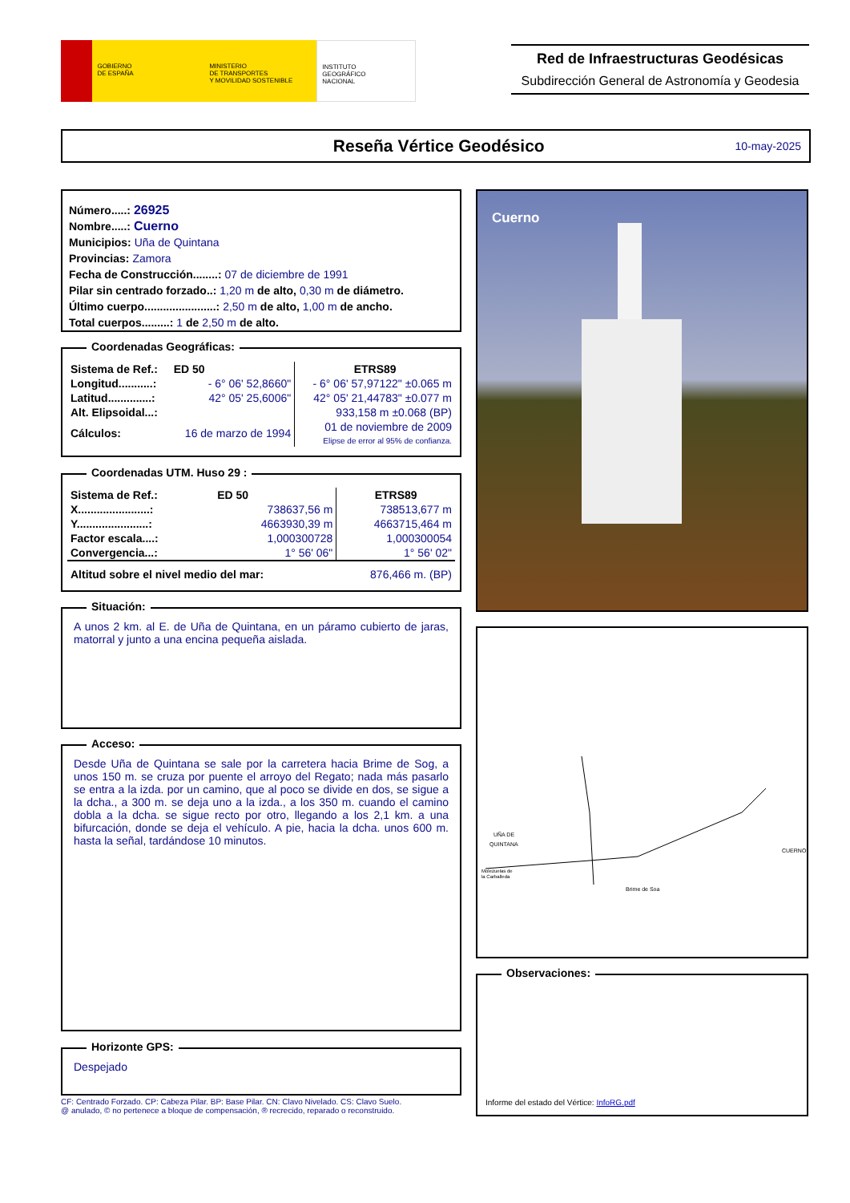GOBIERNO
DE ESPAÑA
MINISTERIO
DE TRANSPORTES
Y MOVILIDAD SOSTENIBLE
INSTITUTO
GEOGRÁFICO
NACIONAL
Red de Infraestructuras Geodésicas
Subdirección General de Astronomía y Geodesia
Reseña Vértice Geodésico
10-may-2025
Número.....: 26925
Nombre.....: Cuerno
Municipios: Uña de Quintana
Provincias: Zamora
Fecha de Construcción........: 07 de diciembre de 1991
Pilar sin centrado forzado..: 1,20 m de alto, 0,30 m de diámetro.
Último cuerpo.......................: 2,50 m de alto, 1,00 m de ancho.
Total cuerpos.........: 1 de 2,50 m de alto.
Coordenadas Geográficas:
| Sistema de Ref.: | ED 50 | ETRS89 |
| Longitud...........: | - 6° 06' 52,8660" | - 6° 06' 57,97122" ±0.065 m |
| Latitud..............: | 42° 05' 25,6006" | 42° 05' 21,44783" ±0.077 m |
| Alt. Elipsoidal...: | | 933,158 m ±0.068 (BP) |
| Cálculos: | 16 de marzo de 1994 | 01 de noviembre de 2009 Elipse de error al 95% de confianza. |
Coordenadas UTM. Huso 29 :
| Sistema de Ref.: | ED 50 | ETRS89 |
| X.......................: | 738637,56 m | 738513,677 m |
| Y.......................: | 4663930,39 m | 4663715,464 m |
| Factor escala....: | 1,000300728 | 1,000300054 |
| Convergencia...: | 1° 56' 06" | 1° 56' 02" |
| Altitud sobre el nivel medio del mar: | | 876,466 m. (BP) |
Situación:
A unos 2 km. al E. de Uña de Quintana, en un páramo cubierto de jaras, matorral y junto a una encina pequeña aislada.
Acceso:
Desde Uña de Quintana se sale por la carretera hacia Brime de Sog, a unos 150 m. se cruza por puente el arroyo del Regato; nada más pasarlo se entra a la izda. por un camino, que al poco se divide en dos, se sigue a la dcha., a 300 m. se deja uno a la izda., a los 350 m. cuando el camino dobla a la dcha. se sigue recto por otro, llegando a los 2,1 km. a una bifurcación, donde se deja el vehículo. A pie, hacia la dcha. unos 600 m. hasta la señal, tardándose 10 minutos.
Horizonte GPS:
Despejado
CF: Centrado Forzado. CP: Cabeza Pilar. BP: Base Pilar. CN: Clavo Nivelado. CS: Clavo Suelo.
@ anulado, © no pertenece a bloque de compensación, ® recrecido, reparado o reconstruido.
Cuerno
UÑA DE
QUINTANA
CUERNO
Brime de Soa
Molezuelas de
la Carballeda
Observaciones:
Informe del estado del Vértice: InfoRG.pdf